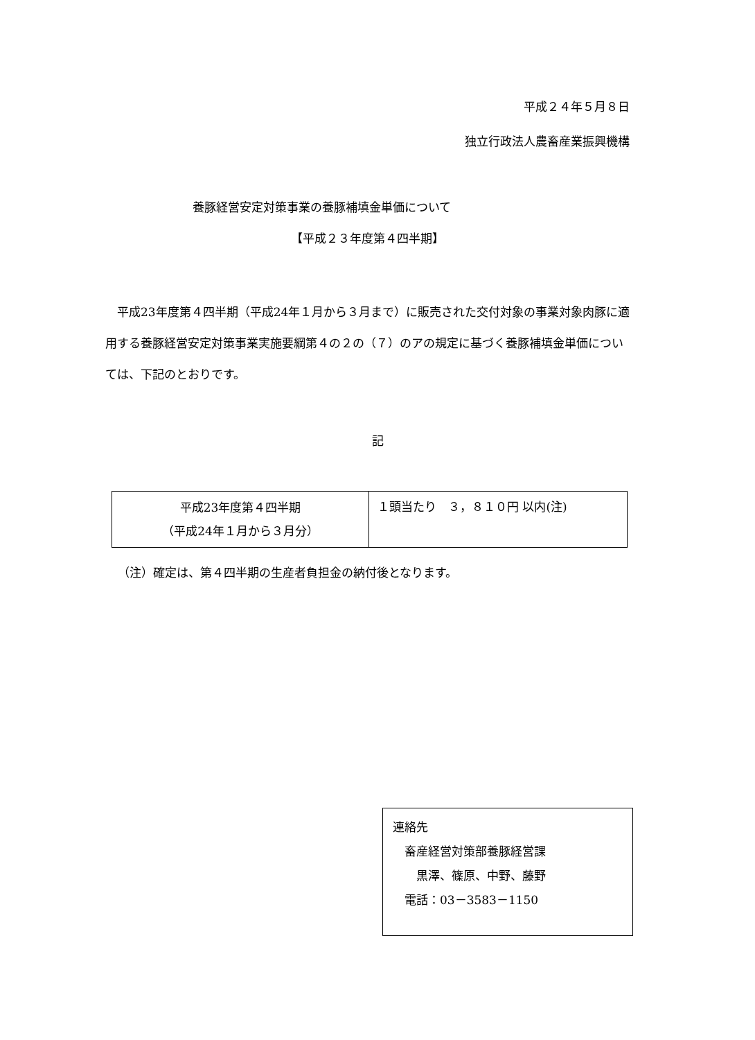平成２４年５月８日
独立行政法人農畜産業振興機構
養豚経営安定対策事業の養豚補填金単価について
【平成２３年度第４四半期】
　平成23年度第４四半期（平成24年１月から３月まで）に販売された交付対象の事業対象肉豚に適用する養豚経営安定対策事業実施要綱第４の２の（７）のアの規定に基づく養豚補填金単価については、下記のとおりです。
記
| 平成23年度第４四半期 （平成24年１月から３月分） | １頭当たり ３，８１０円 以内(注) |
（注）確定は、第４四半期の生産者負担金の納付後となります。
連絡先
　畜産経営対策部養豚経営課
　　黒澤、篠原、中野、藤野
　電話：03－3583－1150